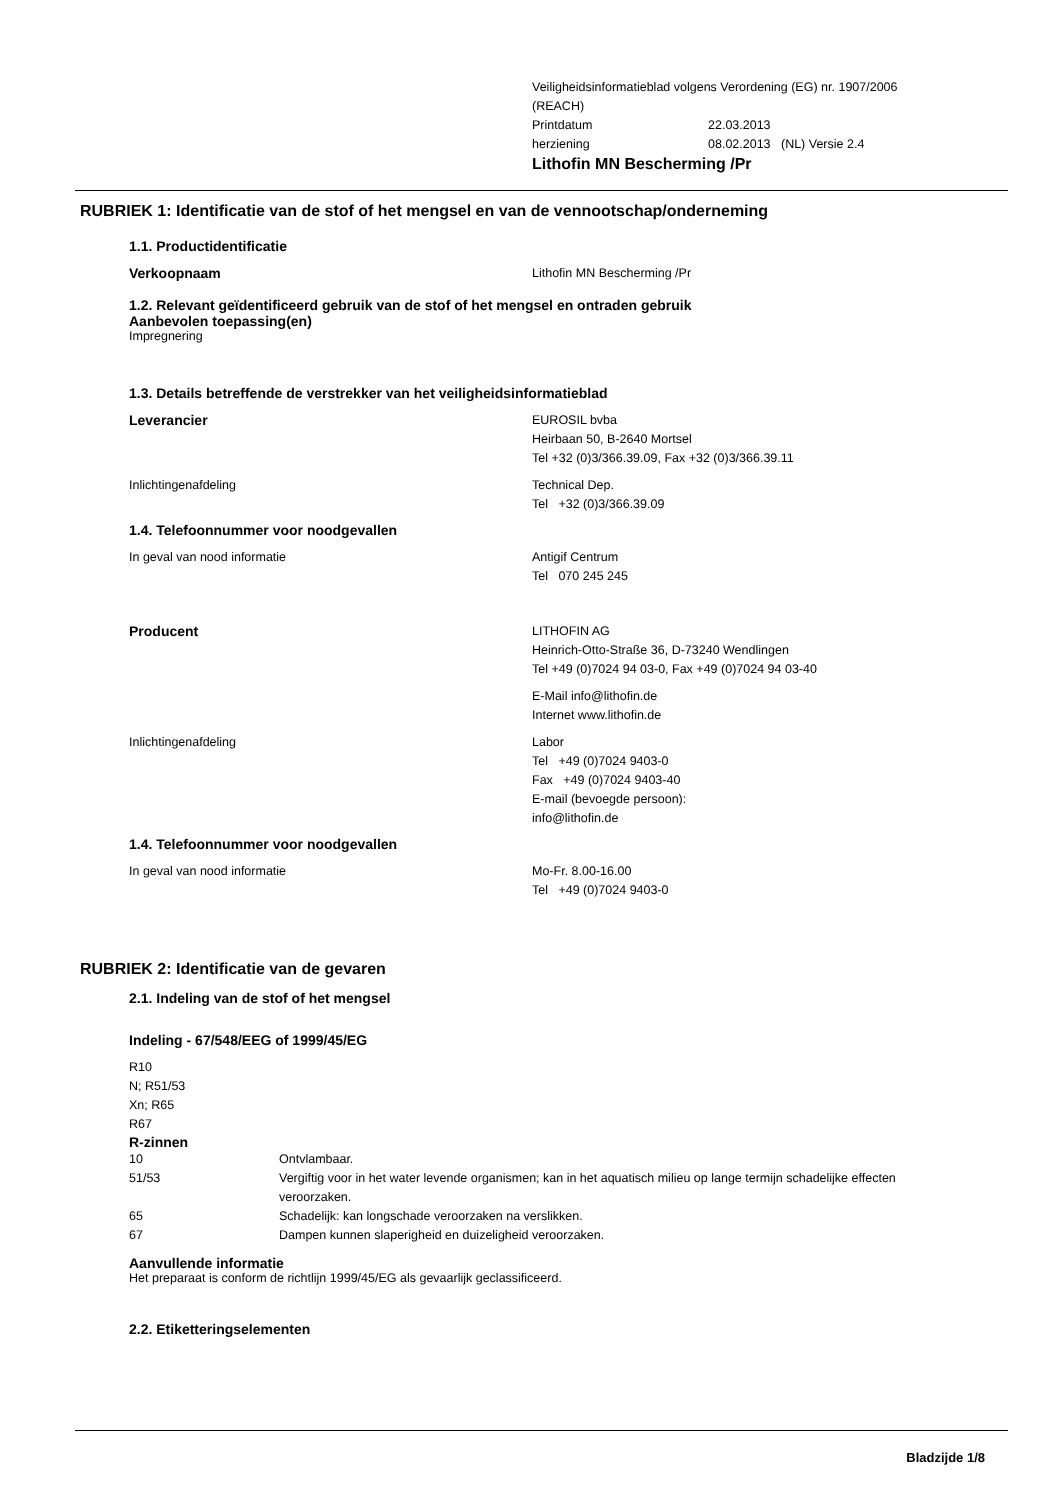Veiligheidsinformatieblad volgens Verordening (EG) nr. 1907/2006
(REACH)
Printdatum 22.03.2013
herziening 08.02.2013 (NL) Versie 2.4
Lithofin MN Bescherming /Pr
RUBRIEK 1: Identificatie van de stof of het mengsel en van de vennootschap/onderneming
1.1. Productidentificatie
Verkoopnaam Lithofin MN Bescherming /Pr
1.2. Relevant geïdentificeerd gebruik van de stof of het mengsel en ontraden gebruik
Aanbevolen toepassing(en)
Impregnering
1.3. Details betreffende de verstrekker van het veiligheidsinformatieblad
Leverancier EUROSIL bvba
Heirbaan 50, B-2640 Mortsel
Tel +32 (0)3/366.39.09, Fax +32 (0)3/366.39.11
Inlichtingenafdeling Technical Dep.
Tel +32 (0)3/366.39.09
1.4. Telefoonnummer voor noodgevallen
In geval van nood informatie Antigif Centrum
Tel 070 245 245
Producent LITHOFIN AG
Heinrich-Otto-Straße 36, D-73240 Wendlingen
Tel +49 (0)7024 94 03-0, Fax +49 (0)7024 94 03-40
E-Mail info@lithofin.de
Internet www.lithofin.de
Inlichtingenafdeling Labor
Tel +49 (0)7024 9403-0
Fax +49 (0)7024 9403-40
E-mail (bevoegde persoon):
info@lithofin.de
1.4. Telefoonnummer voor noodgevallen
In geval van nood informatie Mo-Fr. 8.00-16.00
Tel +49 (0)7024 9403-0
RUBRIEK 2: Identificatie van de gevaren
2.1. Indeling van de stof of het mengsel
Indeling - 67/548/EEG of 1999/45/EG
R10
N; R51/53
Xn; R65
R67
R-zinnen
10 Ontvlambaar.
51/53 Vergiftig voor in het water levende organismen; kan in het aquatisch milieu op lange termijn schadelijke effecten veroorzaken.
65 Schadelijk: kan longschade veroorzaken na verslikken.
67 Dampen kunnen slaperigheid en duizeligheid veroorzaken.
Aanvullende informatie
Het preparaat is conform de richtlijn 1999/45/EG als gevaarlijk geclassificeerd.
2.2. Etiketteringselementen
Bladzijde 1/8